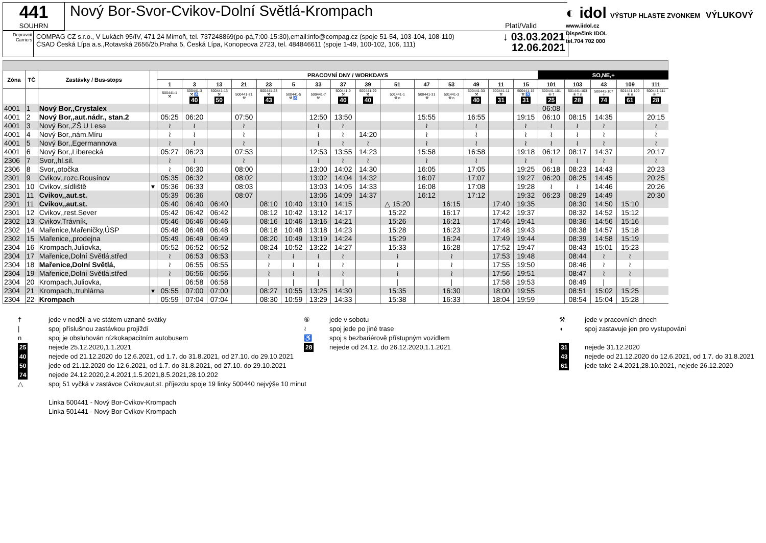441
SOUHRN
Nový Bor-Svor-Cvikov-Dolní Světlá-Krompach
Platí/Valid
Dopravci/ Carriers
COMPAG CZ s.r.o., V Lukách 95/IV, 471 24 Mimoň, tel. 737248869(po-pá,7:00-15:30),email:info@compag.cz (spoje 51-54, 103-104, 108-110)
ČSAD Česká Lípa a.s.,Rotavská 2656/2b,Praha 5, Česká Lípa, Konopeova 2723, tel. 484846611 (spoje 1-49, 100-102, 106, 111)
↓ 03.03.2021
12.06.2021
◐ idol VÝSTUP HLASTE ZVONKEM VÝLUKOVÝ
www.iidol.cz
Dispečink IDOL
tel.704 702 000
| Zóna | TČ | Zastávky / Bus-stops | | PRACOVNÍ DNY / WORKDAYS | | | | | | | | | | | | | | | SO,NE,+ | | | | |
| --- | --- | --- | --- | --- | --- | --- | --- | --- | --- | --- | --- | --- | --- | --- | --- | --- | --- | --- | --- | --- | --- | --- | --- |
| | | | | 1 | 3 | 13 | 21 | 23 | 5 | 33 | 37 | 39 | 51 | 47 | 53 | 49 | 11 | 15 | 101 | 103 | 43 | 109 | 111 |
| | | | | 500441-1 ⚒ | 500441-3 ⚒ ♿ 40 | 500441-13 ⚒ 50 | 500441-21 ⚒ | 500441-23 ⚒ 43 | 500441-5 ⚒ ♿ | 500441-7 ⚒ | 500441-9 ⚒ 40 | 500441-29 ⚒ 40 | 501441-1 ⚒ n | 500441-31 ⚒ | 501441-3 ⚒ n | 500441-33 ⚒ 40 | 500441-11 ⚒ 31 | 500441-15 ⚒ ♿ 31 | 500441-101 ⑥ † 25 | 501441-103 ⑥ † n 28 | 500441-107 † 74 | 501441-109 ⑥ n 61 | 500441-111 ⑥ † 28 |
| 4001 | 1 | Nový Bor,,Crystalex | | | | | | | | | | | | | | | | | 06:08 | | | | |
| 4001 | 2 | Nový Bor,,aut.nádr., stan.2 | | 05:25 | 06:20 | | 07:50 | | | 12:50 | 13:50 | | | 15:55 | | 16:55 | | 19:15 | 06:10 | 08:15 | 14:35 | | 20:15 |
| 4001 | 3 | Nový Bor,,ZŠ U Lesa | | ≀ | ≀ | | ≀ | | | ≀ | ≀ | | | ≀ | | ≀ | | ≀ | ≀ | ≀ | ≀ | | ≀ |
| 4001 | 4 | Nový Bor,,nám.Míru | | ≀ | ≀ | | ≀ | | | ≀ | ≀ | 14:20 | | ≀ | | ≀ | | ≀ | ≀ | ≀ | ≀ | | ≀ |
| 4001 | 5 | Nový Bor,,Egermannova | | ≀ | ≀ | | ≀ | | | ≀ | ≀ | ≀ | | ≀ | | ≀ | | ≀ | ≀ | ≀ | ≀ | | ≀ |
| 4001 | 6 | Nový Bor,,Liberecká | | 05:27 | 06:23 | | 07:53 | | | 12:53 | 13:55 | 14:23 | | 15:58 | | 16:58 | | 19:18 | 06:12 | 08:17 | 14:37 | | 20:17 |
| 2306 | 7 | Svor,,hl.sil. | | ≀ | ≀ | | ≀ | | | ≀ | ≀ | ≀ | | ≀ | | ≀ | | ≀ | ≀ | ≀ | ≀ | | ≀ |
| 2306 | 8 | Svor,,otočka | | ≀ | 06:30 | | 08:00 | | | 13:00 | 14:02 | 14:30 | | 16:05 | | 17:05 | | 19:25 | 06:18 | 08:23 | 14:43 | | 20:23 |
| 2301 | 9 | Cvikov,,rozc.Rousínov | | 05:35 | 06:32 | | 08:02 | | | 13:02 | 14:04 | 14:32 | | 16:07 | | 17:07 | | 19:27 | 06:20 | 08:25 | 14:45 | | 20:25 |
| 2301 | 10 | Cvikov,,sídliště | ▾ | 05:36 | 06:33 | | 08:03 | | | 13:03 | 14:05 | 14:33 | | 16:08 | | 17:08 | | 19:28 | ≀ | ≀ | 14:46 | | 20:26 |
| 2301 | 11 | Cvikov,,aut.st. | | 05:39 | 06:36 | | 08:07 | | | 13:06 | 14:09 | 14:37 | | 16:12 | | 17:12 | | 19:32 | 06:23 | 08:29 | 14:49 | | 20:30 |
| 2301 | 11 | Cvikov,,aut.st. | | 05:40 | 06:40 | 06:40 | | 08:10 | 10:40 | 13:10 | 14:15 | | △ 15:20 | | 16:15 | | 17:40 | 19:35 | | 08:30 | 14:50 | 15:10 | |
| 2301 | 12 | Cvikov,,rest.Sever | | 05:42 | 06:42 | 06:42 | | 08:12 | 10:42 | 13:12 | 14:17 | | 15:22 | | 16:17 | | 17:42 | 19:37 | | 08:32 | 14:52 | 15:12 | |
| 2302 | 13 | Cvikov,Trávník, | | 05:46 | 06:46 | 06:46 | | 08:16 | 10:46 | 13:16 | 14:21 | | 15:26 | | 16:21 | | 17:46 | 19:41 | | 08:36 | 14:56 | 15:16 | |
| 2302 | 14 | Mařenice,Mařeničky,ÚSP | | 05:48 | 06:48 | 06:48 | | 08:18 | 10:48 | 13:18 | 14:23 | | 15:28 | | 16:23 | | 17:48 | 19:43 | | 08:38 | 14:57 | 15:18 | |
| 2302 | 15 | Mařenice,,prodejna | | 05:49 | 06:49 | 06:49 | | 08:20 | 10:49 | 13:19 | 14:24 | | 15:29 | | 16:24 | | 17:49 | 19:44 | | 08:39 | 14:58 | 15:19 | |
| 2304 | 16 | Krompach,Juliovka, | | 05:52 | 06:52 | 06:52 | | 08:24 | 10:52 | 13:22 | 14:27 | | 15:33 | | 16:28 | | 17:52 | 19:47 | | 08:43 | 15:01 | 15:23 | |
| 2304 | 17 | Mařenice,Dolní Světlá,střed | | ≀ | 06:53 | 06:53 | | ≀ | ≀ | ≀ | ≀ | | ≀ | | ≀ | | 17:53 | 19:48 | | 08:44 | ≀ | ≀ | |
| 2304 | 18 | Mařenice,Dolní Světlá, | | ≀ | 06:55 | 06:55 | | ≀ | ≀ | ≀ | ≀ | | ≀ | | ≀ | | 17:55 | 19:50 | | 08:46 | ≀ | ≀ | |
| 2304 | 19 | Mařenice,Dolní Světlá,střed | | ≀ | 06:56 | 06:56 | | ≀ | ≀ | ≀ | ≀ | | ≀ | | ≀ | | 17:56 | 19:51 | | 08:47 | ≀ | ≀ | |
| 2304 | 20 | Krompach,Juliovka, | | / | 06:58 | 06:58 | | / | / | / | / | | / | | / | | 17:58 | 19:53 | | 08:49 | / | / | |
| 2304 | 21 | Krompach,,truhlárna | ▾ | 05:55 | 07:00 | 07:00 | | 08:27 | 10:55 | 13:25 | 14:30 | | 15:35 | | 16:30 | | 18:00 | 19:55 | | 08:51 | 15:02 | 15:25 | |
| 2304 | 22 | Krompach | | 05:59 | 07:04 | 07:04 | | 08:30 | 10:59 | 13:29 | 14:33 | | 15:38 | | 16:33 | | 18:04 | 19:59 | | 08:54 | 15:04 | 15:28 | |
† jede v neděli a ve státem uznané svátky ⑥ jede v sobotu ⚒ jede v pracovních dnech
| spoj příslušnou zastávkou projíždí ≀ spoj jede po jiné trase ◖ spoj zastavuje jen pro vystupování
n spoj je obsluhován nízkokapacitním autobusem ♿ spoj s bezbariérově přístupným vozidlem
25 nejede 25.12.2020,1.1.2021 28 nejede od 24.12. do 26.12.2020,1.1.2021 31 nejede 31.12.2020
40 nejede od 21.12.2020 do 12.6.2021, od 1.7. do 31.8.2021, od 27.10. do 29.10.2021 43 nejede od 21.12.2020 do 12.6.2021, od 1.7. do 31.8.2021
50 jede od 21.12.2020 do 12.6.2021, od 1.7. do 31.8.2021, od 27.10. do 29.10.2021 61 jede také 2.4.2021,28.10.2021, nejede 26.12.2020
74 nejede 24.12.2020,2.4.2021,1.5.2021,8.5.2021,28.10.202
△ spoj 51 vyčká v zastávce Cvikov,aut.st. příjezdu spoje 19 linky 500440 nejvýše 10 minut
Linka 500441 - Nový Bor-Cvikov-Krompach
Linka 501441 - Nový Bor-Cvikov-Krompach